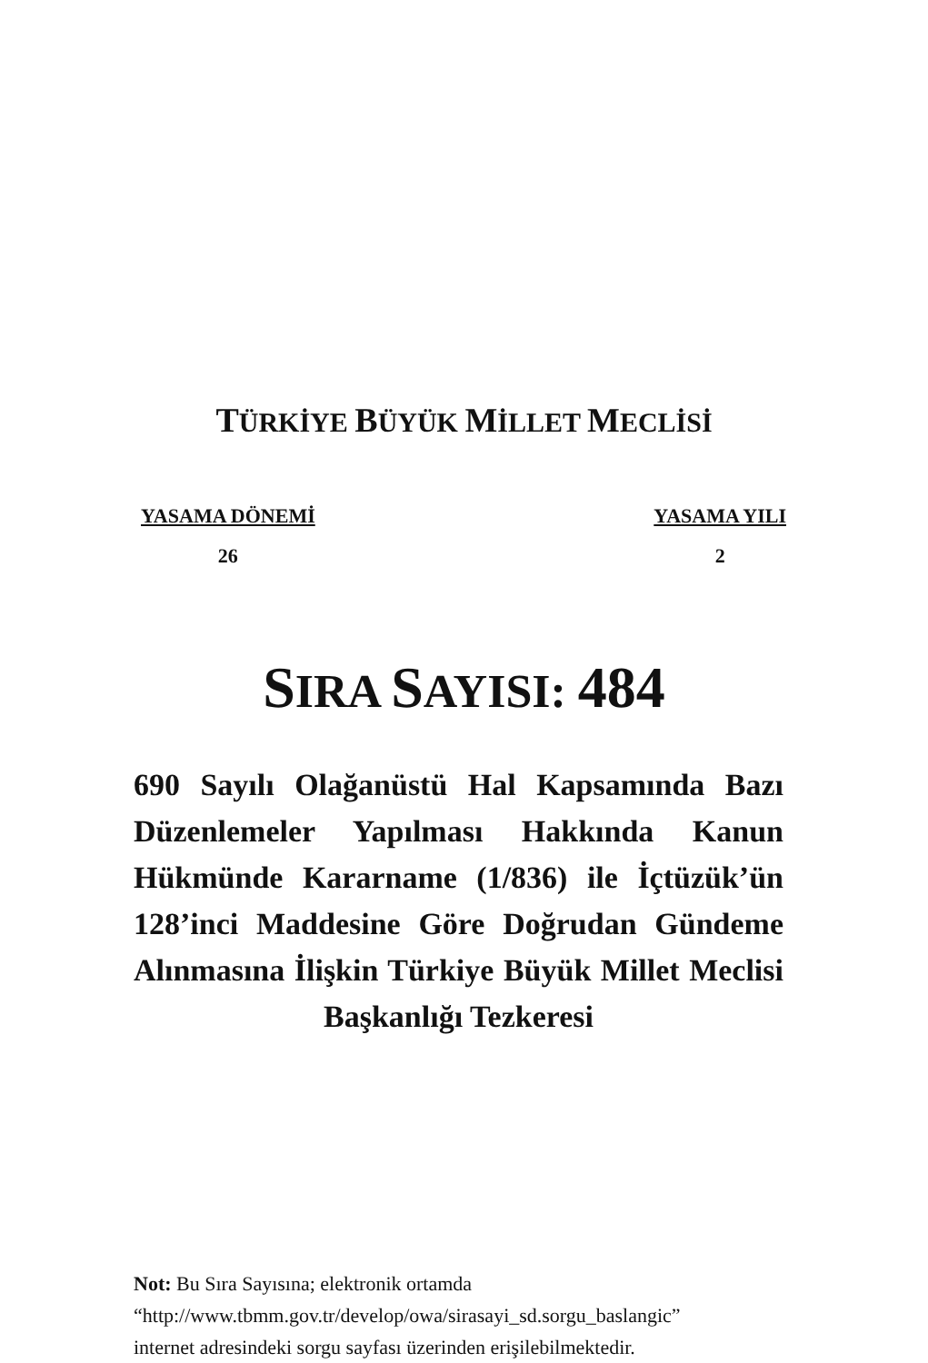TÜRKİYE BÜYÜK MİLLET MECLİSİ
YASAMA DÖNEMİ
26
YASAMA YILI
2
SIRA SAYISI: 484
690 Sayılı Olağanüstü Hal Kapsamında Bazı Düzenlemeler Yapılması Hakkında Kanun Hükmünde Kararname (1/836) ile İçtüzük’ün 128’inci Maddesine Göre Doğrudan Gündeme Alınmasına İlişkin Türkiye Büyük Millet Meclisi Başkanlığı Tezkeresi
Not: Bu Sıra Sayısına; elektronik ortamda
“http://www.tbmm.gov.tr/develop/owa/sirasayi_sd.sorgu_baslangic”
internet adresindeki sorgu sayfası üzerinden erişilebilmektedir.